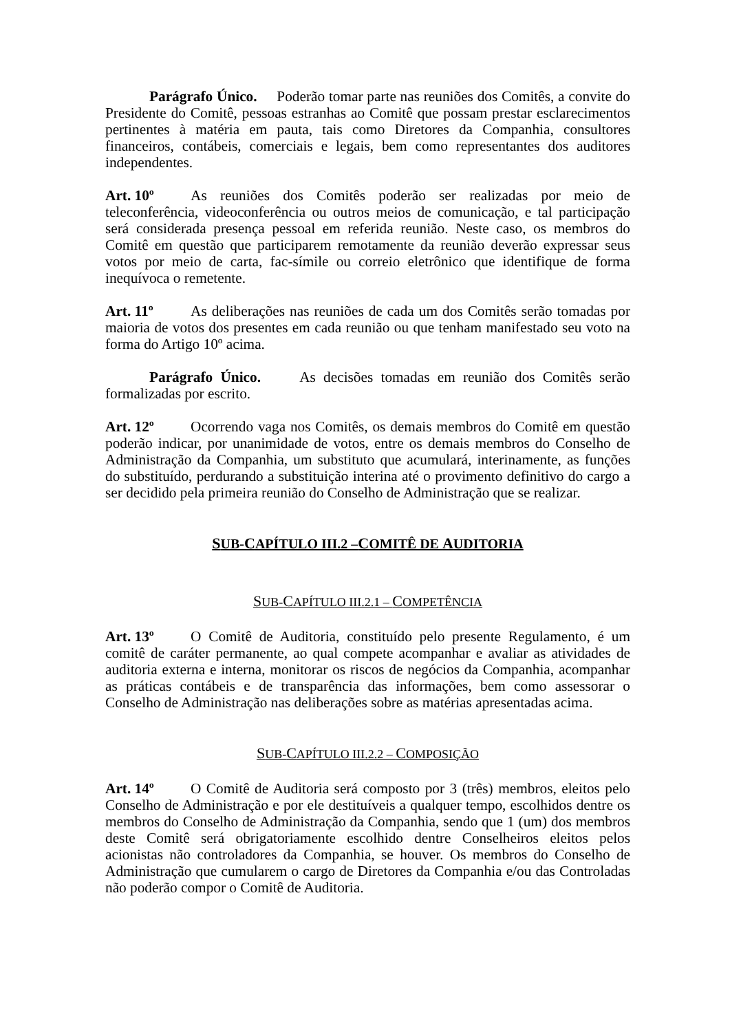Parágrafo Único. Poderão tomar parte nas reuniões dos Comitês, a convite do Presidente do Comitê, pessoas estranhas ao Comitê que possam prestar esclarecimentos pertinentes à matéria em pauta, tais como Diretores da Companhia, consultores financeiros, contábeis, comerciais e legais, bem como representantes dos auditores independentes.
Art. 10º As reuniões dos Comitês poderão ser realizadas por meio de teleconferência, videoconferência ou outros meios de comunicação, e tal participação será considerada presença pessoal em referida reunião. Neste caso, os membros do Comitê em questão que participarem remotamente da reunião deverão expressar seus votos por meio de carta, fac-símile ou correio eletrônico que identifique de forma inequívoca o remetente.
Art. 11º As deliberações nas reuniões de cada um dos Comitês serão tomadas por maioria de votos dos presentes em cada reunião ou que tenham manifestado seu voto na forma do Artigo 10º acima.
Parágrafo Único. As decisões tomadas em reunião dos Comitês serão formalizadas por escrito.
Art. 12º Ocorrendo vaga nos Comitês, os demais membros do Comitê em questão poderão indicar, por unanimidade de votos, entre os demais membros do Conselho de Administração da Companhia, um substituto que acumulará, interinamente, as funções do substituído, perdurando a substituição interina até o provimento definitivo do cargo a ser decidido pela primeira reunião do Conselho de Administração que se realizar.
SUB-CAPÍTULO III.2 –COMITÊ DE AUDITORIA
SUB-CAPÍTULO III.2.1 – COMPETÊNCIA
Art. 13º O Comitê de Auditoria, constituído pelo presente Regulamento, é um comitê de caráter permanente, ao qual compete acompanhar e avaliar as atividades de auditoria externa e interna, monitorar os riscos de negócios da Companhia, acompanhar as práticas contábeis e de transparência das informações, bem como assessorar o Conselho de Administração nas deliberações sobre as matérias apresentadas acima.
SUB-CAPÍTULO III.2.2 – COMPOSIÇÃO
Art. 14º O Comitê de Auditoria será composto por 3 (três) membros, eleitos pelo Conselho de Administração e por ele destituíveis a qualquer tempo, escolhidos dentre os membros do Conselho de Administração da Companhia, sendo que 1 (um) dos membros deste Comitê será obrigatoriamente escolhido dentre Conselheiros eleitos pelos acionistas não controladores da Companhia, se houver. Os membros do Conselho de Administração que cumularem o cargo de Diretores da Companhia e/ou das Controladas não poderão compor o Comitê de Auditoria.